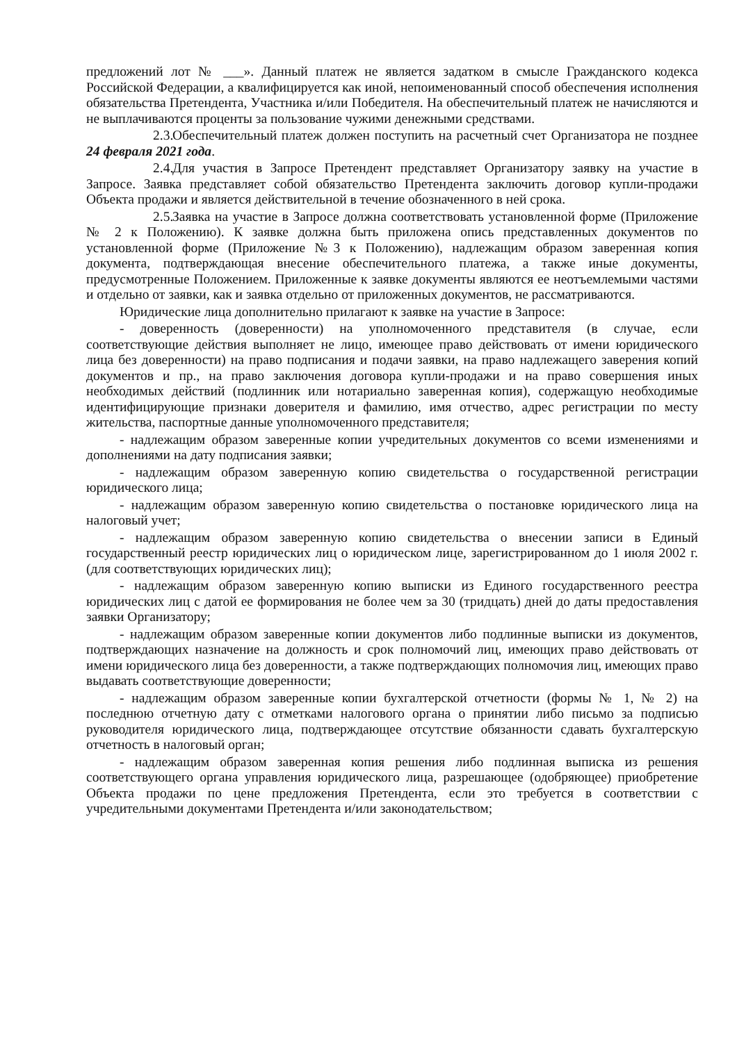предложений лот № ___». Данный платеж не является задатком в смысле Гражданского кодекса Российской Федерации, а квалифицируется как иной, непоименованный способ обеспечения исполнения обязательства Претендента, Участника и/или Победителя. На обеспечительный платеж не начисляются и не выплачиваются проценты за пользование чужими денежными средствами.
2.3. Обеспечительный платеж должен поступить на расчетный счет Организатора не позднее 24 февраля 2021 года.
2.4. Для участия в Запросе Претендент представляет Организатору заявку на участие в Запросе. Заявка представляет собой обязательство Претендента заключить договор купли-продажи Объекта продажи и является действительной в течение обозначенного в ней срока.
2.5. Заявка на участие в Запросе должна соответствовать установленной форме (Приложение № 2 к Положению). К заявке должна быть приложена опись представленных документов по установленной форме (Приложение №3 к Положению), надлежащим образом заверенная копия документа, подтверждающая внесение обеспечительного платежа, а также иные документы, предусмотренные Положением. Приложенные к заявке документы являются ее неотъемлемыми частями и отдельно от заявки, как и заявка отдельно от приложенных документов, не рассматриваются.
Юридические лица дополнительно прилагают к заявке на участие в Запросе:
- доверенность (доверенности) на уполномоченного представителя (в случае, если соответствующие действия выполняет не лицо, имеющее право действовать от имени юридического лица без доверенности) на право подписания и подачи заявки, на право надлежащего заверения копий документов и пр., на право заключения договора купли-продажи и на право совершения иных необходимых действий (подлинник или нотариально заверенная копия), содержащую необходимые идентифицирующие признаки доверителя и фамилию, имя отчество, адрес регистрации по месту жительства, паспортные данные уполномоченного представителя;
- надлежащим образом заверенные копии учредительных документов со всеми изменениями и дополнениями на дату подписания заявки;
- надлежащим образом заверенную копию свидетельства о государственной регистрации юридического лица;
- надлежащим образом заверенную копию свидетельства о постановке юридического лица на налоговый учет;
- надлежащим образом заверенную копию свидетельства о внесении записи в Единый государственный реестр юридических лиц о юридическом лице, зарегистрированном до 1 июля 2002 г. (для соответствующих юридических лиц);
- надлежащим образом заверенную копию выписки из Единого государственного реестра юридических лиц с датой ее формирования не более чем за 30 (тридцать) дней до даты предоставления заявки Организатору;
- надлежащим образом заверенные копии документов либо подлинные выписки из документов, подтверждающих назначение на должность и срок полномочий лиц, имеющих право действовать от имени юридического лица без доверенности, а также подтверждающих полномочия лиц, имеющих право выдавать соответствующие доверенности;
- надлежащим образом заверенные копии бухгалтерской отчетности (формы № 1, № 2) на последнюю отчетную дату с отметками налогового органа о принятии либо письмо за подписью руководителя юридического лица, подтверждающее отсутствие обязанности сдавать бухгалтерскую отчетность в налоговый орган;
- надлежащим образом заверенная копия решения либо подлинная выписка из решения соответствующего органа управления юридического лица, разрешающее (одобряющее) приобретение Объекта продажи по цене предложения Претендента, если это требуется в соответствии с учредительными документами Претендента и/или законодательством;